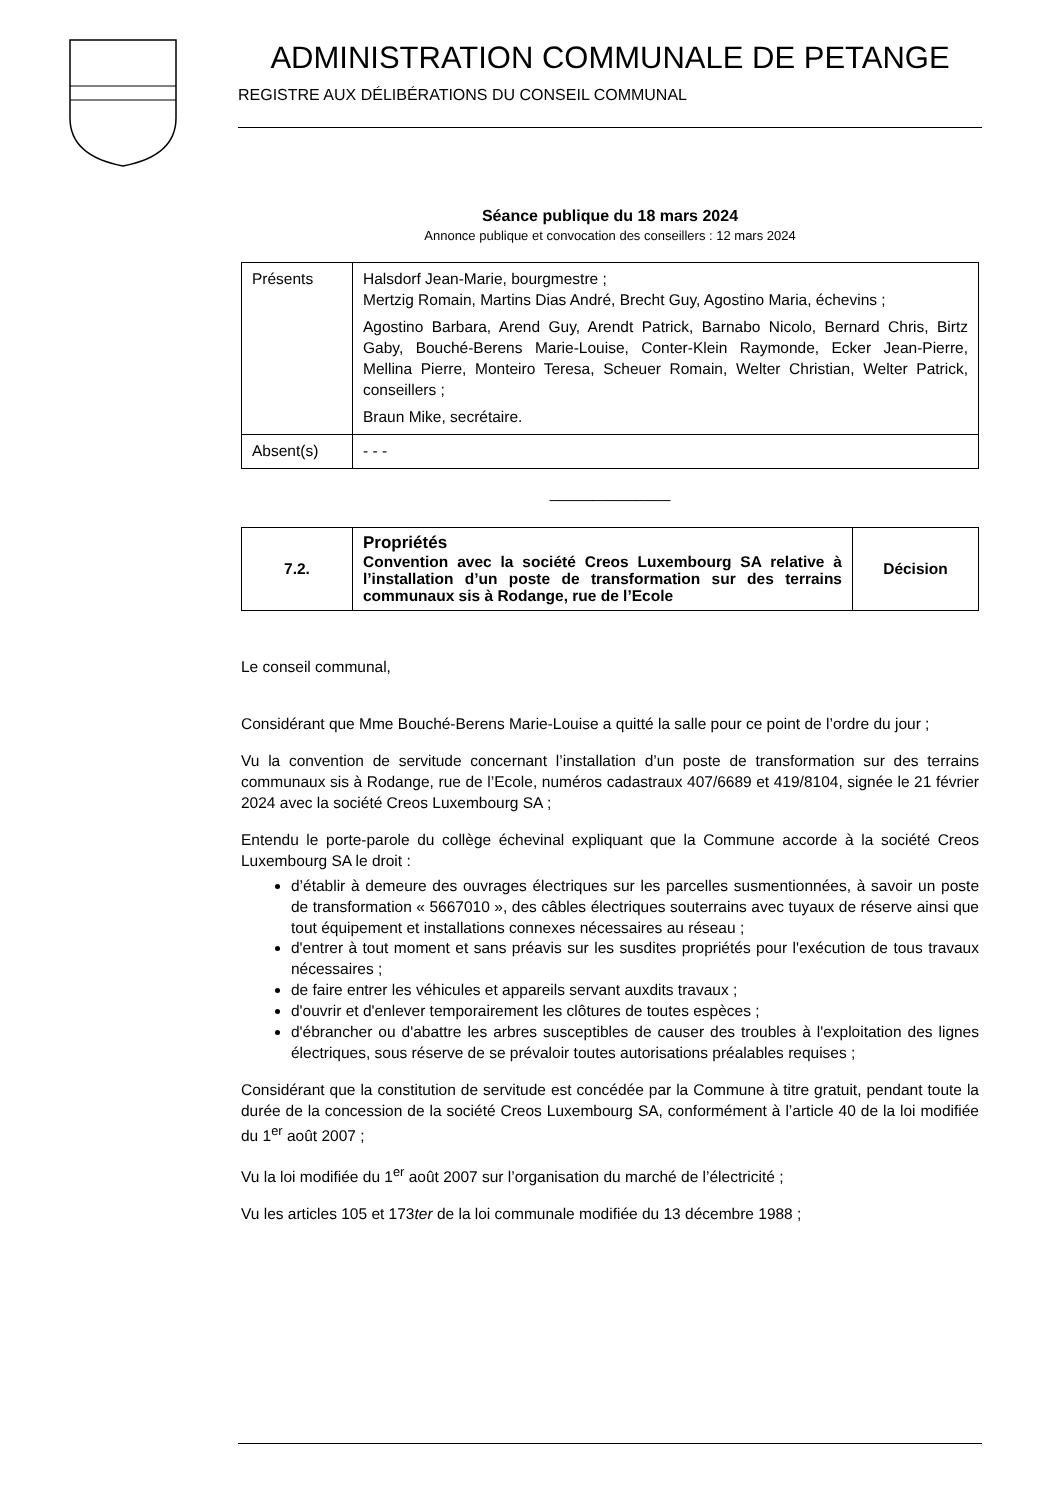ADMINISTRATION COMMUNALE DE PETANGE
REGISTRE AUX DÉLIBÉRATIONS DU CONSEIL COMMUNAL
Séance publique du 18 mars 2024
Annonce publique et convocation des conseillers : 12 mars 2024
| Présents | Halsdorf Jean-Marie, bourgmestre ; Mertzig Romain, Martins Dias André, Brecht Guy, Agostino Maria, échevins ; Agostino Barbara, Arend Guy, Arendt Patrick, Barnabo Nicolo, Bernard Chris, Birtz Gaby, Bouché-Berens Marie-Louise, Conter-Klein Raymonde, Ecker Jean-Pierre, Mellina Pierre, Monteiro Teresa, Scheuer Romain, Welter Christian, Welter Patrick, conseillers ; Braun Mike, secrétaire. |
| Absent(s) | - - - |
______________
| 7.2. | Propriétés Convention avec la société Creos Luxembourg SA relative à l’installation d’un poste de transformation sur des terrains communaux sis à Rodange, rue de l’Ecole | Décision |
Le conseil communal,
Considérant que Mme Bouché-Berens Marie-Louise a quitté la salle pour ce point de l’ordre du jour ;
Vu la convention de servitude concernant l’installation d’un poste de transformation sur des terrains communaux sis à Rodange, rue de l’Ecole, numéros cadastraux 407/6689 et 419/8104, signée le 21 février 2024 avec la société Creos Luxembourg SA ;
Entendu le porte-parole du collège échevinal expliquant que la Commune accorde à la société Creos Luxembourg SA le droit :
d’établir à demeure des ouvrages électriques sur les parcelles susmentionnées, à savoir un poste de transformation « 5667010 », des câbles électriques souterrains avec tuyaux de réserve ainsi que tout équipement et installations connexes nécessaires au réseau ;
d'entrer à tout moment et sans préavis sur les susdites propriétés pour l'exécution de tous travaux nécessaires ;
de faire entrer les véhicules et appareils servant auxdits travaux ;
d'ouvrir et d'enlever temporairement les clôtures de toutes espèces ;
d'ébrancher ou d'abattre les arbres susceptibles de causer des troubles à l'exploitation des lignes électriques, sous réserve de se prévaloir toutes autorisations préalables requises ;
Considérant que la constitution de servitude est concédée par la Commune à titre gratuit, pendant toute la durée de la concession de la société Creos Luxembourg SA, conformément à l’article 40 de la loi modifiée du 1<sup>er</sup> août 2007 ;
Vu la loi modifiée du 1<sup>er</sup> août 2007 sur l’organisation du marché de l’électricité ;
Vu les articles 105 et 173ter de la loi communale modifiée du 13 décembre 1988 ;